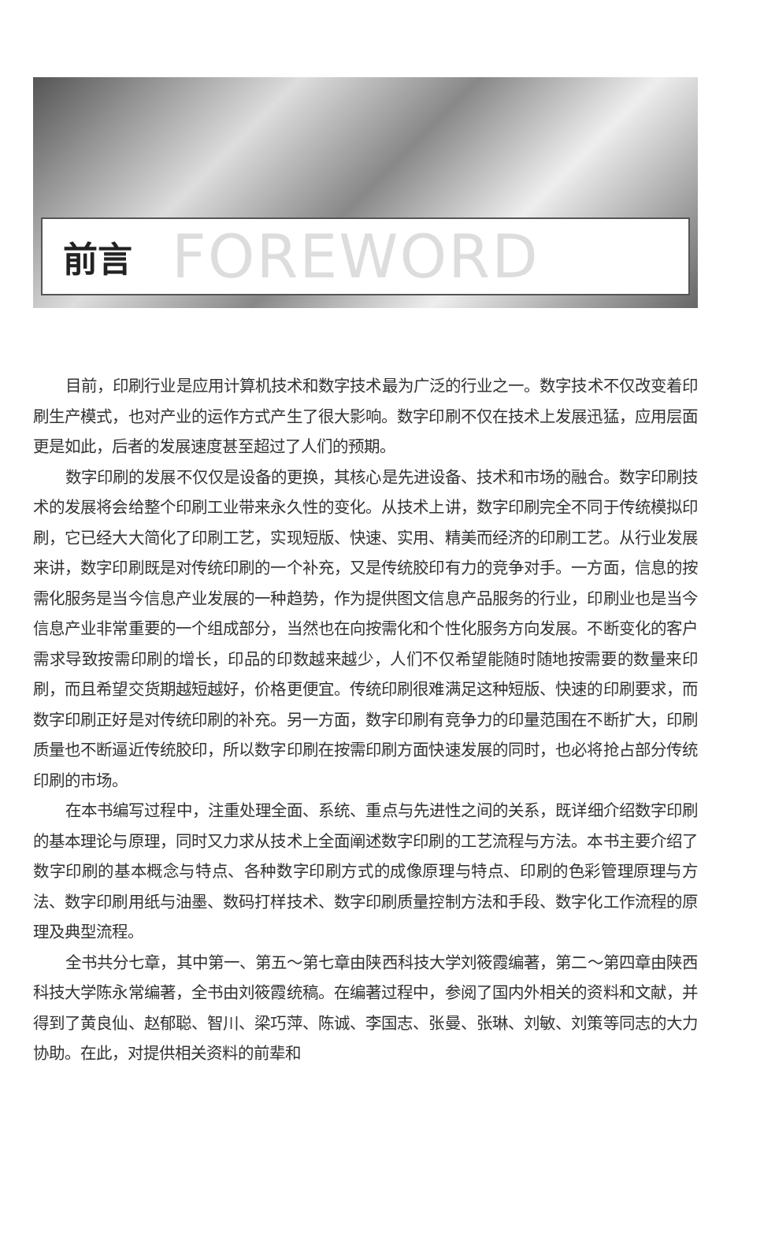前言 FOREWORD
目前，印刷行业是应用计算机技术和数字技术最为广泛的行业之一。数字技术不仅改变着印刷生产模式，也对产业的运作方式产生了很大影响。数字印刷不仅在技术上发展迅猛，应用层面更是如此，后者的发展速度甚至超过了人们的预期。
数字印刷的发展不仅仅是设备的更换，其核心是先进设备、技术和市场的融合。数字印刷技术的发展将会给整个印刷工业带来永久性的变化。从技术上讲，数字印刷完全不同于传统模拟印刷，它已经大大简化了印刷工艺，实现短版、快速、实用、精美而经济的印刷工艺。从行业发展来讲，数字印刷既是对传统印刷的一个补充，又是传统胶印有力的竞争对手。一方面，信息的按需化服务是当今信息产业发展的一种趋势，作为提供图文信息产品服务的行业，印刷业也是当今信息产业非常重要的一个组成部分，当然也在向按需化和个性化服务方向发展。不断变化的客户需求导致按需印刷的增长，印品的印数越来越少，人们不仅希望能随时随地按需要的数量来印刷，而且希望交货期越短越好，价格更便宜。传统印刷很难满足这种短版、快速的印刷要求，而数字印刷正好是对传统印刷的补充。另一方面，数字印刷有竞争力的印量范围在不断扩大，印刷质量也不断逼近传统胶印，所以数字印刷在按需印刷方面快速发展的同时，也必将抢占部分传统印刷的市场。
在本书编写过程中，注重处理全面、系统、重点与先进性之间的关系，既详细介绍数字印刷的基本理论与原理，同时又力求从技术上全面阐述数字印刷的工艺流程与方法。本书主要介绍了数字印刷的基本概念与特点、各种数字印刷方式的成像原理与特点、印刷的色彩管理原理与方法、数字印刷用纸与油墨、数码打样技术、数字印刷质量控制方法和手段、数字化工作流程的原理及典型流程。
全书共分七章，其中第一、第五～第七章由陕西科技大学刘筱霞编著，第二～第四章由陕西科技大学陈永常编著，全书由刘筱霞统稿。在编著过程中，参阅了国内外相关的资料和文献，并得到了黄良仙、赵郁聪、智川、梁巧萍、陈诚、李国志、张曼、张琳、刘敏、刘策等同志的大力协助。在此，对提供相关资料的前辈和